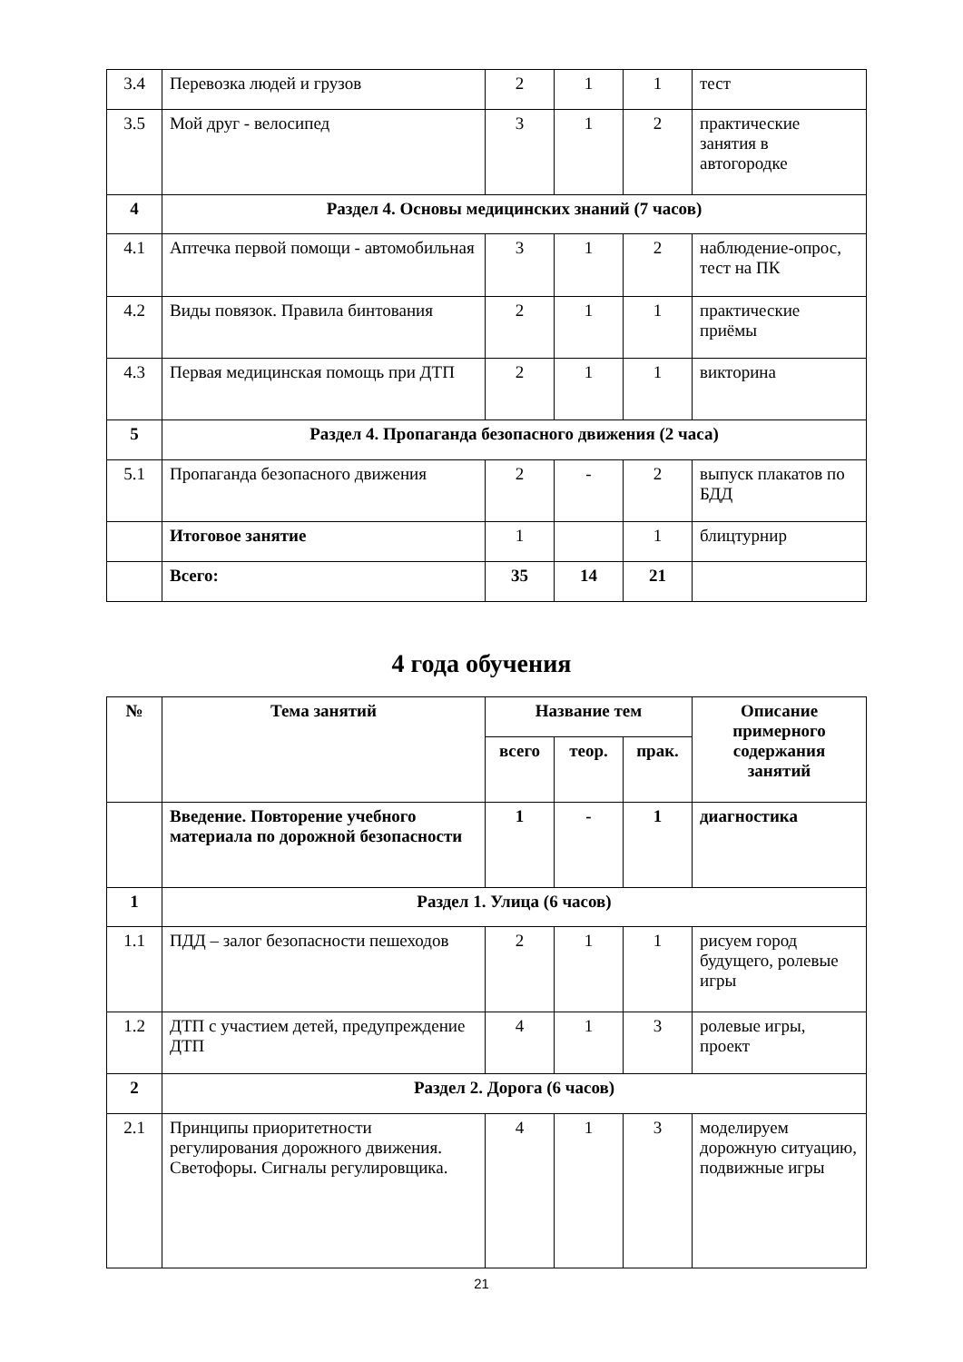| 3.4 | Перевозка людей и грузов | 2 | 1 | 1 | тест |
| 3.5 | Мой друг - велосипед | 3 | 1 | 2 | практические занятия в автогородке |
| 4 | Раздел 4. Основы медицинских знаний (7 часов) | | | | |
| 4.1 | Аптечка первой помощи - автомобильная | 3 | 1 | 2 | наблюдение-опрос, тест на ПК |
| 4.2 | Виды повязок. Правила бинтования | 2 | 1 | 1 | практические приёмы |
| 4.3 | Первая медицинская помощь при ДТП | 2 | 1 | 1 | викторина |
| 5 | Раздел 4. Пропаганда безопасного движения (2 часа) | | | | |
| 5.1 | Пропаганда безопасного движения | 2 | - | 2 | выпуск плакатов по БДД |
| | Итоговое занятие | 1 | | 1 | блицтурнир |
| | Всего: | 35 | 14 | 21 | |
4 года обучения
| № | Тема занятий | Название тем | | | Описание примерного содержания занятий |
| --- | --- | --- | --- | --- | --- |
| | | всего | теор. | прак. | |
| | Введение. Повторение учебного материала по дорожной безопасности | 1 | - | 1 | диагностика |
| 1 | Раздел 1. Улица (6 часов) | | | | |
| 1.1 | ПДД – залог безопасности пешеходов | 2 | 1 | 1 | рисуем город будущего, ролевые игры |
| 1.2 | ДТП с участием детей, предупреждение ДТП | 4 | 1 | 3 | ролевые игры, проект |
| 2 | Раздел 2. Дорога (6 часов) | | | | |
| 2.1 | Принципы приоритетности регулирования дорожного движения. Светофоры. Сигналы регулировщика. | 4 | 1 | 3 | моделируем дорожную ситуацию, подвижные игры |
21